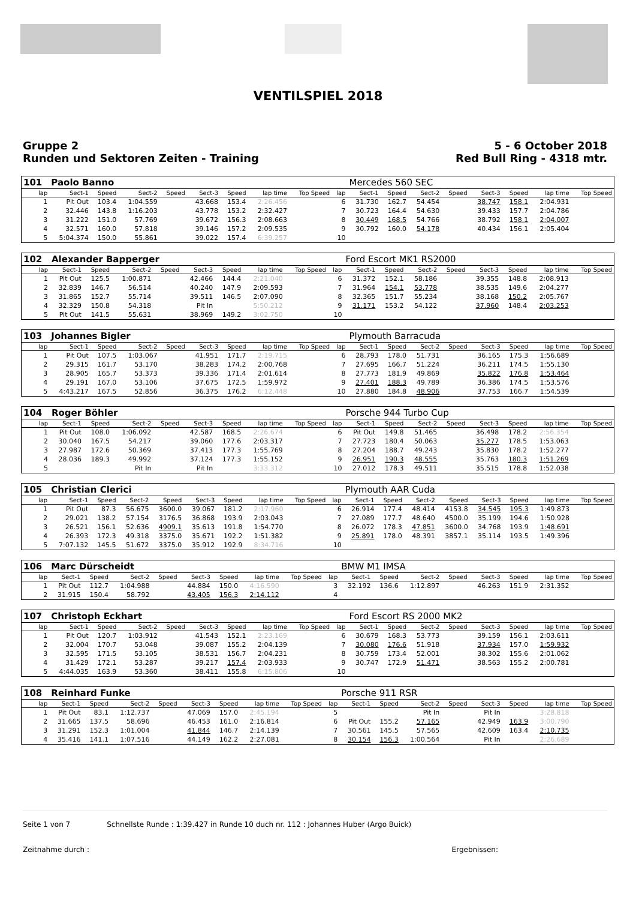VENTILSPIEL 2018
Gruppe 2
Runden und Sektoren Zeiten - Training
5 - 6 October 2018
Red Bull Ring - 4318 mtr.
| 101 | Paolo Banno | | | | | | | | | Mercedes 560 SEC | | | | | | | |
| lap | Sect-1 | Speed | Sect-2 | Speed | Sect-3 | Speed | lap time | Top Speed | lap | Sect-1 | Speed | Sect-2 | Speed | Sect-3 | Speed | lap time | Top Speed |
| 1 | Pit Out | 103.4 | 1:04.559 | | 43.668 | 153.4 | 2:26.456 | | 6 | 31.730 | 162.7 | 54.454 | | 38.747 | 158.1 | 2:04.931 | |
| 2 | 32.446 | 143.8 | 1:16.203 | | 43.778 | 153.2 | 2:32.427 | | 7 | 30.723 | 164.4 | 54.630 | | 39.433 | 157.7 | 2:04.786 | |
| 3 | 31.222 | 151.0 | 57.769 | | 39.672 | 156.3 | 2:08.663 | | 8 | 30.449 | 168.5 | 54.766 | | 38.792 | 158.1 | 2:04.007 | |
| 4 | 32.571 | 160.0 | 57.818 | | 39.146 | 157.2 | 2:09.535 | | 9 | 30.792 | 160.0 | 54.178 | | 40.434 | 156.1 | 2:05.404 | |
| 5 | 5:04.374 | 150.0 | 55.861 | | 39.022 | 157.4 | 6:39.257 | | 10 | | | | | | | | |
| 102 | Alexander Bapperger | | | | | | | | | Ford Escort MK1 RS2000 | | | | | | | |
| lap | Sect-1 | Speed | Sect-2 | Speed | Sect-3 | Speed | lap time | Top Speed | lap | Sect-1 | Speed | Sect-2 | Speed | Sect-3 | Speed | lap time | Top Speed |
| 1 | Pit Out | 125.5 | 1:00.871 | | 42.466 | 144.4 | 2:21.040 | | 6 | 31.372 | 152.1 | 58.186 | | 39.355 | 148.8 | 2:08.913 | |
| 2 | 32.839 | 146.7 | 56.514 | | 40.240 | 147.9 | 2:09.593 | | 7 | 31.964 | 154.1 | 53.778 | | 38.535 | 149.6 | 2:04.277 | |
| 3 | 31.865 | 152.7 | 55.714 | | 39.511 | 146.5 | 2:07.090 | | 8 | 32.365 | 151.7 | 55.234 | | 38.168 | 150.2 | 2:05.767 | |
| 4 | 32.329 | 150.8 | 54.318 | | Pit In | | 5:50.212 | | 9 | 31.171 | 153.2 | 54.122 | | 37.960 | 148.4 | 2:03.253 | |
| 5 | Pit Out | 141.5 | 55.631 | | 38.969 | 149.2 | 3:02.750 | | 10 | | | | | | | | |
| 103 | Johannes Bigler | | | | | | | | | Plymouth Barracuda | | | | | | | |
| lap | Sect-1 | Speed | Sect-2 | Speed | Sect-3 | Speed | lap time | Top Speed | lap | Sect-1 | Speed | Sect-2 | Speed | Sect-3 | Speed | lap time | Top Speed |
| 1 | Pit Out | 107.5 | 1:03.067 | | 41.951 | 171.7 | 2:19.715 | | 6 | 28.793 | 178.0 | 51.731 | | 36.165 | 175.3 | 1:56.689 | |
| 2 | 29.315 | 161.7 | 53.170 | | 38.283 | 174.2 | 2:00.768 | | 7 | 27.695 | 166.7 | 51.224 | | 36.211 | 174.5 | 1:55.130 | |
| 3 | 28.905 | 165.7 | 53.373 | | 39.336 | 171.4 | 2:01.614 | | 8 | 27.773 | 181.9 | 49.869 | | 35.822 | 176.8 | 1:53.464 | |
| 4 | 29.191 | 167.0 | 53.106 | | 37.675 | 172.5 | 1:59.972 | | 9 | 27.401 | 188.3 | 49.789 | | 36.386 | 174.5 | 1:53.576 | |
| 5 | 4:43.217 | 167.5 | 52.856 | | 36.375 | 176.2 | 6:12.448 | | 10 | 27.880 | 184.8 | 48.906 | | 37.753 | 166.7 | 1:54.539 | |
| 104 | Roger Böhler | | | | | | | | | Porsche 944 Turbo Cup | | | | | | | |
| lap | Sect-1 | Speed | Sect-2 | Speed | Sect-3 | Speed | lap time | Top Speed | lap | Sect-1 | Speed | Sect-2 | Speed | Sect-3 | Speed | lap time | Top Speed |
| 1 | Pit Out | 108.0 | 1:06.092 | | 42.587 | 168.5 | 2:26.674 | | 6 | Pit Out | 149.8 | 51.465 | | 36.498 | 178.2 | 2:56.354 | |
| 2 | 30.040 | 167.5 | 54.217 | | 39.060 | 177.6 | 2:03.317 | | 7 | 27.723 | 180.4 | 50.063 | | 35.277 | 178.5 | 1:53.063 | |
| 3 | 27.987 | 172.6 | 50.369 | | 37.413 | 177.3 | 1:55.769 | | 8 | 27.204 | 188.7 | 49.243 | | 35.830 | 178.2 | 1:52.277 | |
| 4 | 28.036 | 189.3 | 49.992 | | 37.124 | 177.3 | 1:55.152 | | 9 | 26.951 | 190.3 | 48.555 | | 35.763 | 180.3 | 1:51.269 | |
| 5 | | | Pit In | | Pit In | | 3:33.312 | | 10 | 27.012 | 178.3 | 49.511 | | 35.515 | 178.8 | 1:52.038 | |
| 105 | Christian Clerici | | | | | | | | | Plymouth AAR Cuda | | | | | | | |
| lap | Sect-1 | Speed | Sect-2 | Speed | Sect-3 | Speed | lap time | Top Speed | lap | Sect-1 | Speed | Sect-2 | Speed | Sect-3 | Speed | lap time | Top Speed |
| 1 | Pit Out | 87.3 | 56.675 | 3600.0 | 39.067 | 181.2 | 2:17.960 | | 6 | 26.914 | 177.4 | 48.414 | 4153.8 | 34.545 | 195.3 | 1:49.873 | |
| 2 | 29.021 | 138.2 | 57.154 | 3176.5 | 36.868 | 193.9 | 2:03.043 | | 7 | 27.089 | 177.7 | 48.640 | 4500.0 | 35.199 | 194.6 | 1:50.928 | |
| 3 | 26.521 | 156.1 | 52.636 | 4909.1 | 35.613 | 191.8 | 1:54.770 | | 8 | 26.072 | 178.3 | 47.851 | 3600.0 | 34.768 | 193.9 | 1:48.691 | |
| 4 | 26.393 | 172.3 | 49.318 | 3375.0 | 35.671 | 192.2 | 1:51.382 | | 9 | 25.891 | 178.0 | 48.391 | 3857.1 | 35.114 | 193.5 | 1:49.396 | |
| 5 | 7:07.132 | 145.5 | 51.672 | 3375.0 | 35.912 | 192.9 | 8:34.716 | | 10 | | | | | | | | |
| 106 | Marc Dürscheidt | | | | | | | | | BMW M1 IMSA | | | | | | | |
| lap | Sect-1 | Speed | Sect-2 | Speed | Sect-3 | Speed | lap time | Top Speed | lap | Sect-1 | Speed | Sect-2 | Speed | Sect-3 | Speed | lap time | Top Speed |
| 1 | Pit Out | 112.7 | 1:04.988 | | 44.884 | 150.0 | 4:16.590 | | 3 | 32.192 | 136.6 | 1:12.897 | | 46.263 | 151.9 | 2:31.352 | |
| 2 | 31.915 | 150.4 | 58.792 | | 43.405 | 156.3 | 2:14.112 | | 4 | | | | | | | | |
| 107 | Christoph Eckhart | | | | | | | | | Ford Escort RS 2000 MK2 | | | | | | | |
| lap | Sect-1 | Speed | Sect-2 | Speed | Sect-3 | Speed | lap time | Top Speed | lap | Sect-1 | Speed | Sect-2 | Speed | Sect-3 | Speed | lap time | Top Speed |
| 1 | Pit Out | 120.7 | 1:03.912 | | 41.543 | 152.1 | 2:23.169 | | 6 | 30.679 | 168.3 | 53.773 | | 39.159 | 156.1 | 2:03.611 | |
| 2 | 32.004 | 170.7 | 53.048 | | 39.087 | 155.2 | 2:04.139 | | 7 | 30.080 | 176.6 | 51.918 | | 37.934 | 157.0 | 1:59.932 | |
| 3 | 32.595 | 171.5 | 53.105 | | 38.531 | 156.7 | 2:04.231 | | 8 | 30.759 | 173.4 | 52.001 | | 38.302 | 155.6 | 2:01.062 | |
| 4 | 31.429 | 172.1 | 53.287 | | 39.217 | 157.4 | 2:03.933 | | 9 | 30.747 | 172.9 | 51.471 | | 38.563 | 155.2 | 2:00.781 | |
| 5 | 4:44.035 | 163.9 | 53.360 | | 38.411 | 155.8 | 6:15.806 | | 10 | | | | | | | | |
| 108 | Reinhard Funke | | | | | | | | | Porsche 911 RSR | | | | | | | |
| lap | Sect-1 | Speed | Sect-2 | Speed | Sect-3 | Speed | lap time | Top Speed | lap | Sect-1 | Speed | Sect-2 | Speed | Sect-3 | Speed | lap time | Top Speed |
| 1 | Pit Out | 83.1 | 1:12.737 | | 47.069 | 157.0 | 2:45.194 | | 5 | | | Pit In | | Pit In | | 3:28.818 | |
| 2 | 31.665 | 137.5 | 58.696 | | 46.453 | 161.0 | 2:16.814 | | 6 | Pit Out | 155.2 | 57.165 | | 42.949 | 163.9 | 3:00.790 | |
| 3 | 31.291 | 152.3 | 1:01.004 | | 41.844 | 146.7 | 2:14.139 | | 7 | 30.561 | 145.5 | 57.565 | | 42.609 | 163.4 | 2:10.735 | |
| 4 | 35.416 | 141.1 | 1:07.516 | | 44.149 | 162.2 | 2:27.081 | | 8 | 30.154 | 156.3 | 1:00.564 | | Pit In | | 2:26.689 | |
Seite 1 von 7 Schnellste Runde : 1:39.427 in Runde 10 duch nr. 112 : Johannes Huber (Argo Buick)
Zeitnahme durch : Ergebnissen: